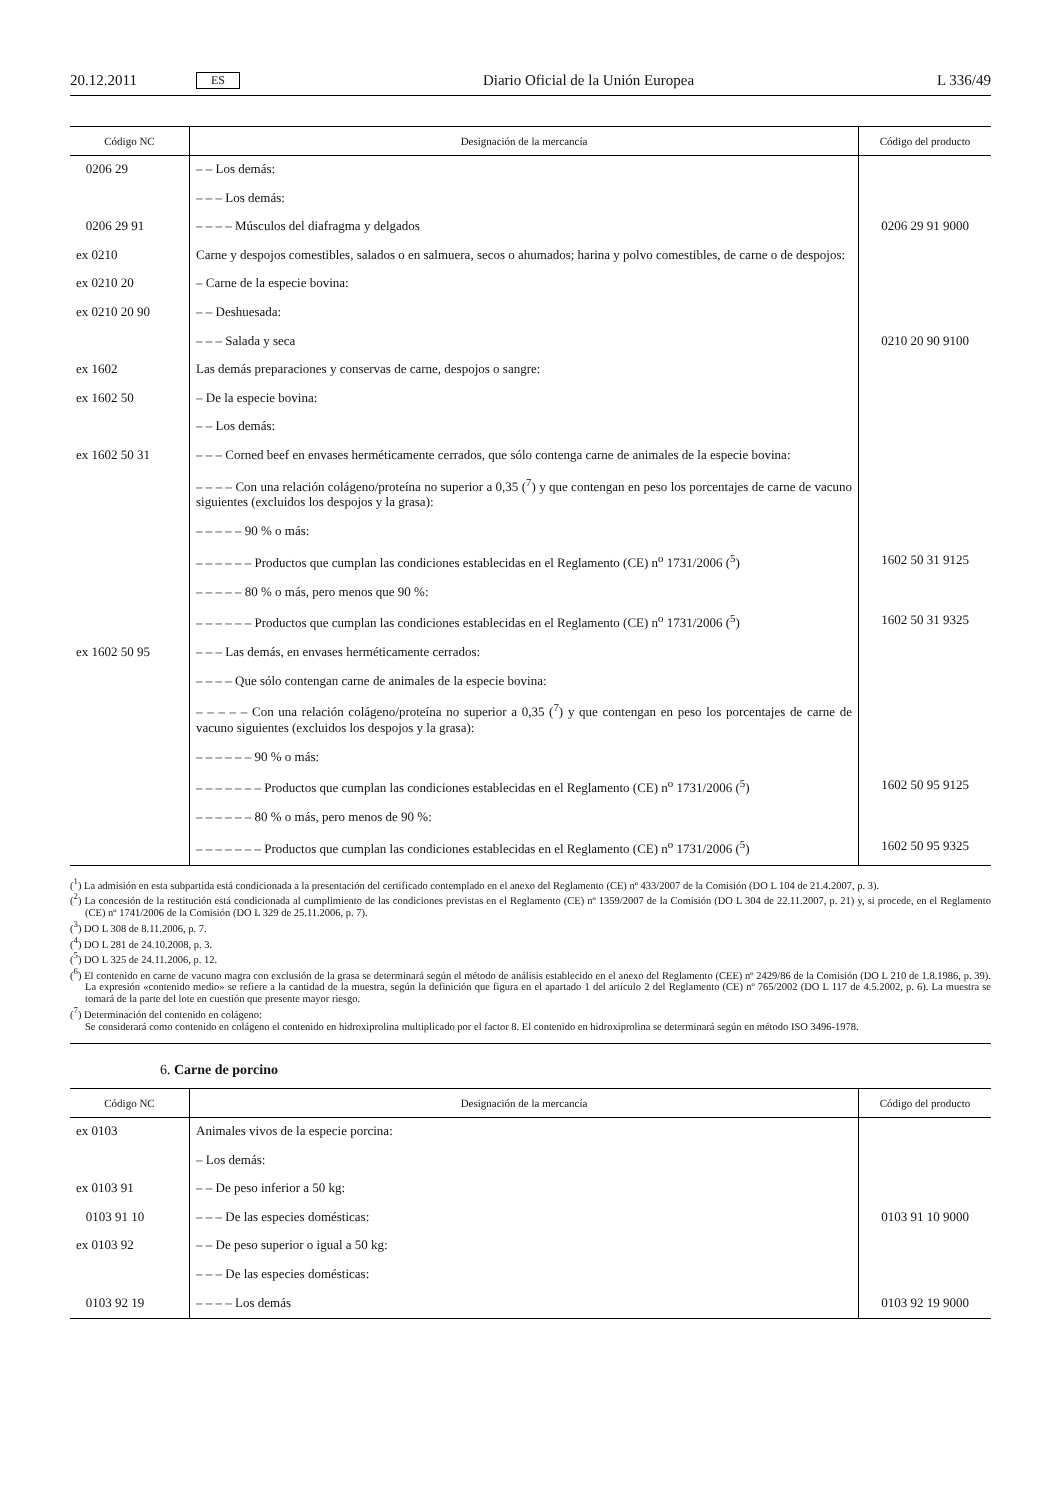20.12.2011 ES Diario Oficial de la Unión Europea L 336/49
| Código NC | Designación de la mercancía | Código del producto |
| --- | --- | --- |
| 0206 29 | – – Los demás: | |
| | – – – Los demás: | |
| 0206 29 91 | – – – – Músculos del diafragma y delgados | 0206 29 91 9000 |
| ex 0210 | Carne y despojos comestibles, salados o en salmuera, secos o ahumados; harina y polvo comestibles, de carne o de despojos: | |
| ex 0210 20 | – Carne de la especie bovina: | |
| ex 0210 20 90 | – – Deshuesada: | |
| | – – – Salada y seca | 0210 20 90 9100 |
| ex 1602 | Las demás preparaciones y conservas de carne, despojos o sangre: | |
| ex 1602 50 | – De la especie bovina: | |
| | – – Los demás: | |
| ex 1602 50 31 | – – – Corned beef en envases herméticamente cerrados, que sólo contenga carne de animales de la especie bovina: | |
| | – – – – Con una relación colágeno/proteína no superior a 0,35 (<sup>7</sup>) y que contengan en peso los porcentajes de carne de vacuno siguientes (excluidos los despojos y la grasa): | |
| | – – – – – 90 % o más: | |
| | – – – – – – Productos que cumplan las condiciones establecidas en el Reglamento (CE) n<sup>o</sup> 1731/2006 (<sup>5</sup>) | 1602 50 31 9125 |
| | – – – – – 80 % o más, pero menos que 90 %: | |
| | – – – – – – Productos que cumplan las condiciones establecidas en el Reglamento (CE) n<sup>o</sup> 1731/2006 (<sup>5</sup>) | 1602 50 31 9325 |
| ex 1602 50 95 | – – – Las demás, en envases herméticamente cerrados: | |
| | – – – – Que sólo contengan carne de animales de la especie bovina: | |
| | – – – – – Con una relación colágeno/proteína no superior a 0,35 (<sup>7</sup>) y que contengan en peso los porcentajes de carne de vacuno siguientes (excluidos los despojos y la grasa): | |
| | – – – – – – 90 % o más: | |
| | – – – – – – – Productos que cumplan las condiciones establecidas en el Reglamento (CE) n<sup>o</sup> 1731/2006 (<sup>5</sup>) | 1602 50 95 9125 |
| | – – – – – – 80 % o más, pero menos de 90 %: | |
| | – – – – – – – Productos que cumplan las condiciones establecidas en el Reglamento (CE) n<sup>o</sup> 1731/2006 (<sup>5</sup>) | 1602 50 95 9325 |
(<sup>1</sup>) La admisión en esta subpartida está condicionada a la presentación del certificado contemplado en el anexo del Reglamento (CE) nº 433/2007 de la Comisión (DO L 104 de 21.4.2007, p. 3).
(<sup>2</sup>) La concesión de la restitución está condicionada al cumplimiento de las condiciones previstas en el Reglamento (CE) nº 1359/2007 de la Comisión (DO L 304 de 22.11.2007, p. 21) y, si procede, en el Reglamento (CE) nº 1741/2006 de la Comisión (DO L 329 de 25.11.2006, p. 7).
(<sup>3</sup>) DO L 308 de 8.11.2006, p. 7.
(<sup>4</sup>) DO L 281 de 24.10.2008, p. 3.
(<sup>5</sup>) DO L 325 de 24.11.2006, p. 12.
(<sup>6</sup>) El contenido en carne de vacuno magra con exclusión de la grasa se determinará según el método de análisis establecido en el anexo del Reglamento (CEE) nº 2429/86 de la Comisión (DO L 210 de 1.8.1986, p. 39). La expresión «contenido medio» se refiere a la cantidad de la muestra, según la definición que figura en el apartado 1 del artículo 2 del Reglamento (CE) nº 765/2002 (DO L 117 de 4.5.2002, p. 6). La muestra se tomará de la parte del lote en cuestión que presente mayor riesgo.
(<sup>7</sup>) Determinación del contenido en colágeno:
Se considerará como contenido en colágeno el contenido en hidroxiprolina multiplicado por el factor 8. El contenido en hidroxiprolina se determinará según en método ISO 3496-1978.
6. Carne de porcino
| Código NC | Designación de la mercancía | Código del producto |
| --- | --- | --- |
| ex 0103 | Animales vivos de la especie porcina: | |
| | – Los demás: | |
| ex 0103 91 | – – De peso inferior a 50 kg: | |
| 0103 91 10 | – – – De las especies domésticas: | 0103 91 10 9000 |
| ex 0103 92 | – – De peso superior o igual a 50 kg: | |
| | – – – De las especies domésticas: | |
| 0103 92 19 | – – – – Los demás | 0103 92 19 9000 |